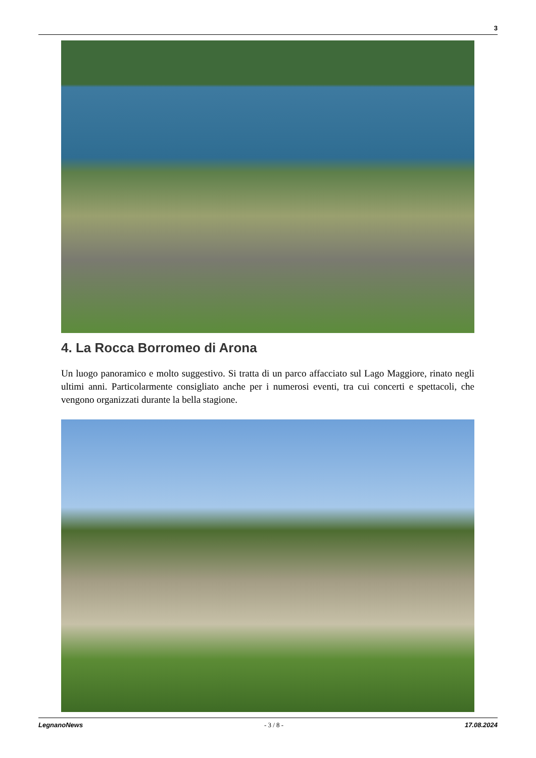3
4. La Rocca Borromeo di Arona
Un luogo panoramico e molto suggestivo. Si tratta di un parco affacciato sul Lago Maggiore, rinato negli ultimi anni. Particolarmente consigliato anche per i numerosi eventi, tra cui concerti e spettacoli, che vengono organizzati durante la bella stagione.
LegnanoNews - 3 / 8 - 17.08.2024